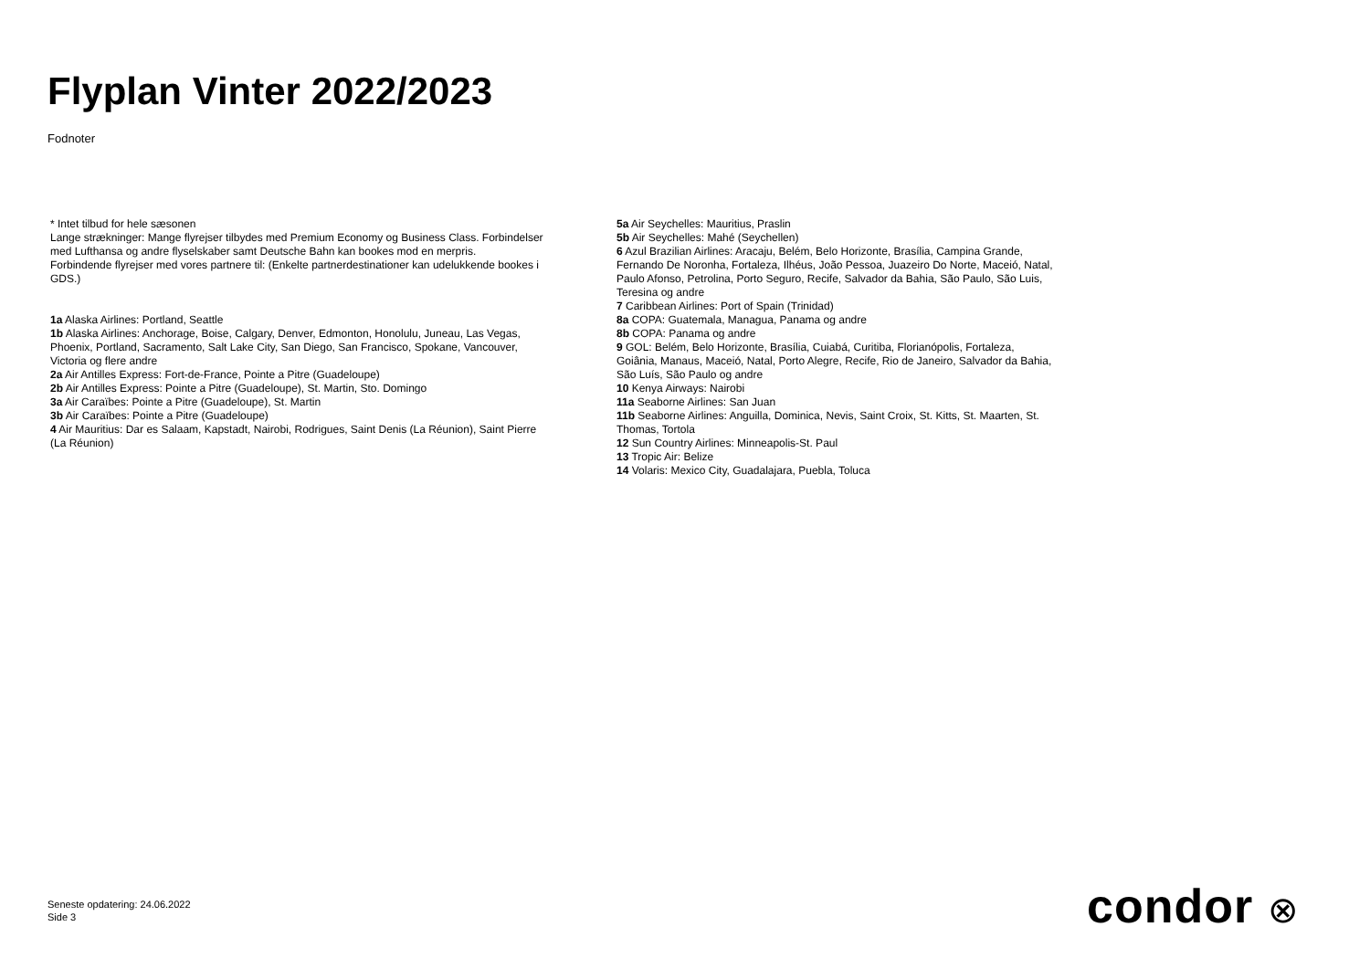Flyplan Vinter 2022/2023
Fodnoter
* Intet tilbud for hele sæsonen
Lange strækninger: Mange flyrejser tilbydes med Premium Economy og Business Class. Forbindelser med Lufthansa og andre flyselskaber samt Deutsche Bahn kan bookes mod en merpris.
Forbindende flyrejser med vores partnere til: (Enkelte partnerdestinationer kan udelukkende bookes i GDS.)
1a Alaska Airlines: Portland, Seattle
1b Alaska Airlines: Anchorage, Boise, Calgary, Denver, Edmonton, Honolulu, Juneau, Las Vegas, Phoenix, Portland, Sacramento, Salt Lake City, San Diego, San Francisco, Spokane, Vancouver, Victoria og flere andre
2a Air Antilles Express: Fort-de-France, Pointe a Pitre (Guadeloupe)
2b Air Antilles Express: Pointe a Pitre (Guadeloupe), St. Martin, Sto. Domingo
3a Air Caraïbes: Pointe a Pitre (Guadeloupe), St. Martin
3b Air Caraïbes: Pointe a Pitre (Guadeloupe)
4 Air Mauritius: Dar es Salaam, Kapstadt, Nairobi, Rodrigues, Saint Denis (La Réunion), Saint Pierre (La Réunion)
5a Air Seychelles: Mauritius, Praslin
5b Air Seychelles: Mahé (Seychellen)
6 Azul Brazilian Airlines: Aracaju, Belém, Belo Horizonte, Brasília, Campina Grande, Fernando De Noronha, Fortaleza, Ilhéus, João Pessoa, Juazeiro Do Norte, Maceió, Natal, Paulo Afonso, Petrolina, Porto Seguro, Recife, Salvador da Bahia, São Paulo, São Luis, Teresina og andre
7 Caribbean Airlines: Port of Spain (Trinidad)
8a COPA: Guatemala, Managua, Panama og andre
8b COPA: Panama og andre
9 GOL: Belém, Belo Horizonte, Brasília, Cuiabá, Curitiba, Florianópolis, Fortaleza, Goiânia, Manaus, Maceió, Natal, Porto Alegre, Recife, Rio de Janeiro, Salvador da Bahia, São Luís, São Paulo og andre
10 Kenya Airways: Nairobi
11a Seaborne Airlines: San Juan
11b Seaborne Airlines: Anguilla, Dominica, Nevis, Saint Croix, St. Kitts, St. Maarten, St. Thomas, Tortola
12 Sun Country Airlines: Minneapolis-St. Paul
13 Tropic Air: Belize
14 Volaris: Mexico City, Guadalajara, Puebla, Toluca
Seneste opdatering: 24.06.2022
Side 3
condor ⊗